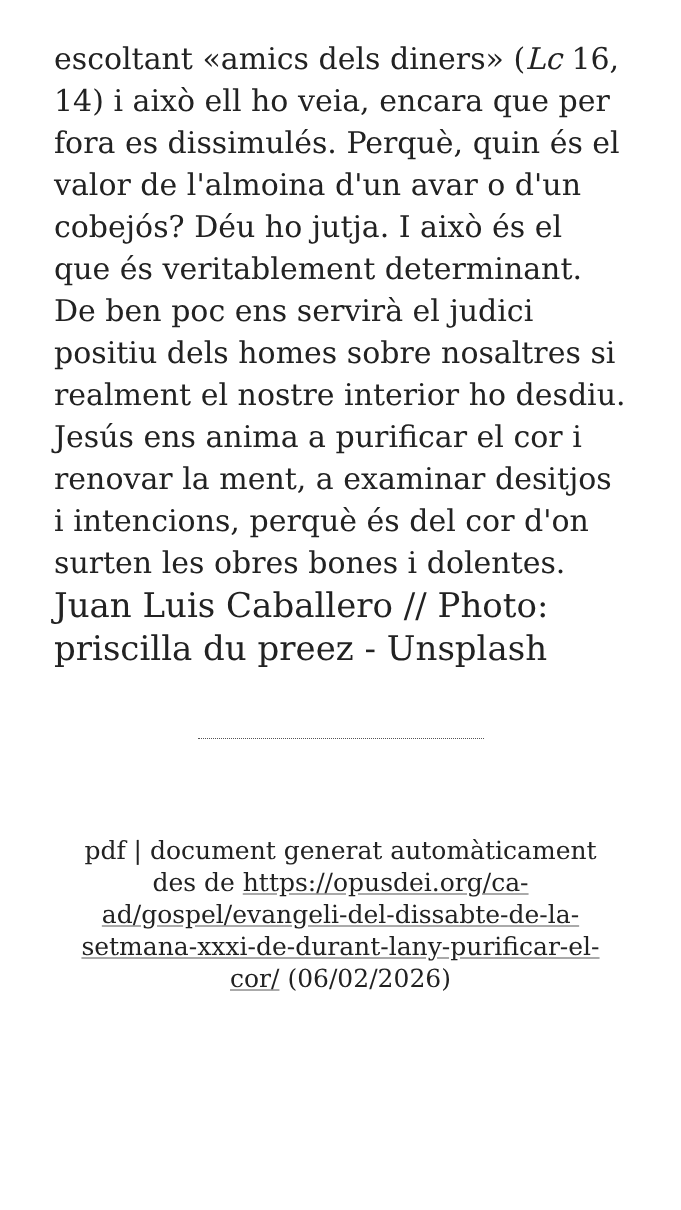escoltant «amics dels diners» (Lc 16, 14) i això ell ho veia, encara que per fora es dissimulés. Perquè, quin és el valor de l'almoina d'un avar o d'un cobejós? Déu ho jutja. I això és el que és veritablement determinant. De ben poc ens servirà el judici positiu dels homes sobre nosaltres si realment el nostre interior ho desdiu. Jesús ens anima a purificar el cor i renovar la ment, a examinar desitjos i intencions, perquè és del cor d'on surten les obres bones i dolentes.
Juan Luis Caballero // Photo: priscilla du preez - Unsplash
pdf | document generat automàticament des de https://opusdei.org/ca-ad/gospel/evangeli-del-dissabte-de-la-setmana-xxxi-de-durant-lany-purificar-el-cor/ (06/02/2026)